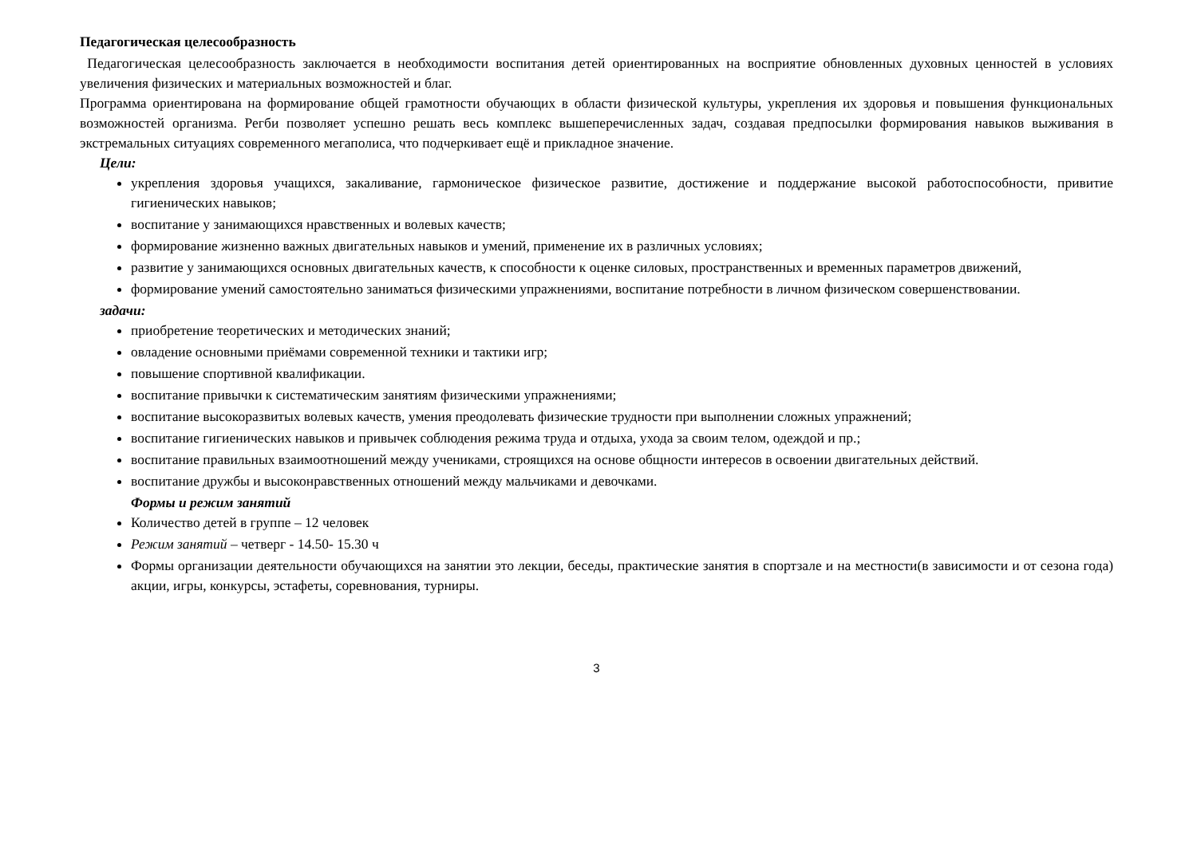Педагогическая целесообразность
Педагогическая целесообразность заключается в необходимости воспитания детей ориентированных на восприятие обновленных духовных ценностей в условиях увеличения физических и материальных возможностей и благ.
Программа ориентирована на формирование общей грамотности обучающих в области физической культуры, укрепления их здоровья и повышения функциональных возможностей организма. Регби позволяет успешно решать весь комплекс вышеперечисленных задач, создавая предпосылки формирования навыков выживания в экстремальных ситуациях современного мегаполиса, что подчеркивает ещё и прикладное значение.
Цели:
укрепления здоровья учащихся, закаливание, гармоническое физическое развитие, достижение и поддержание высокой работоспособности, привитие гигиенических навыков;
воспитание у занимающихся нравственных и волевых качеств;
формирование жизненно важных двигательных навыков и умений, применение их в различных условиях;
развитие у занимающихся основных двигательных качеств, к способности к оценке силовых, пространственных и временных параметров движений,
формирование умений самостоятельно заниматься физическими упражнениями, воспитание потребности в личном физическом совершенствовании.
задачи:
приобретение теоретических и методических знаний;
овладение основными приёмами современной техники и тактики игр;
повышение спортивной квалификации.
воспитание привычки к систематическим занятиям физическими упражнениями;
воспитание высокоразвитых волевых качеств, умения преодолевать физические трудности при выполнении сложных упражнений;
воспитание гигиенических навыков и привычек соблюдения режима труда и отдыха, ухода за своим телом, одеждой и пр.;
воспитание правильных взаимоотношений между учениками, строящихся на основе общности интересов в освоении двигательных действий.
воспитание дружбы и высоконравственных отношений между мальчиками и девочками.
Формы и режим занятий
Количество детей в группе – 12 человек
Режим занятий – четверг - 14.50- 15.30 ч
Формы организации деятельности обучающихся на занятии это лекции, беседы, практические занятия в спортзале и на местности(в зависимости и от сезона года) акции, игры, конкурсы, эстафеты, соревнования, турниры.
3